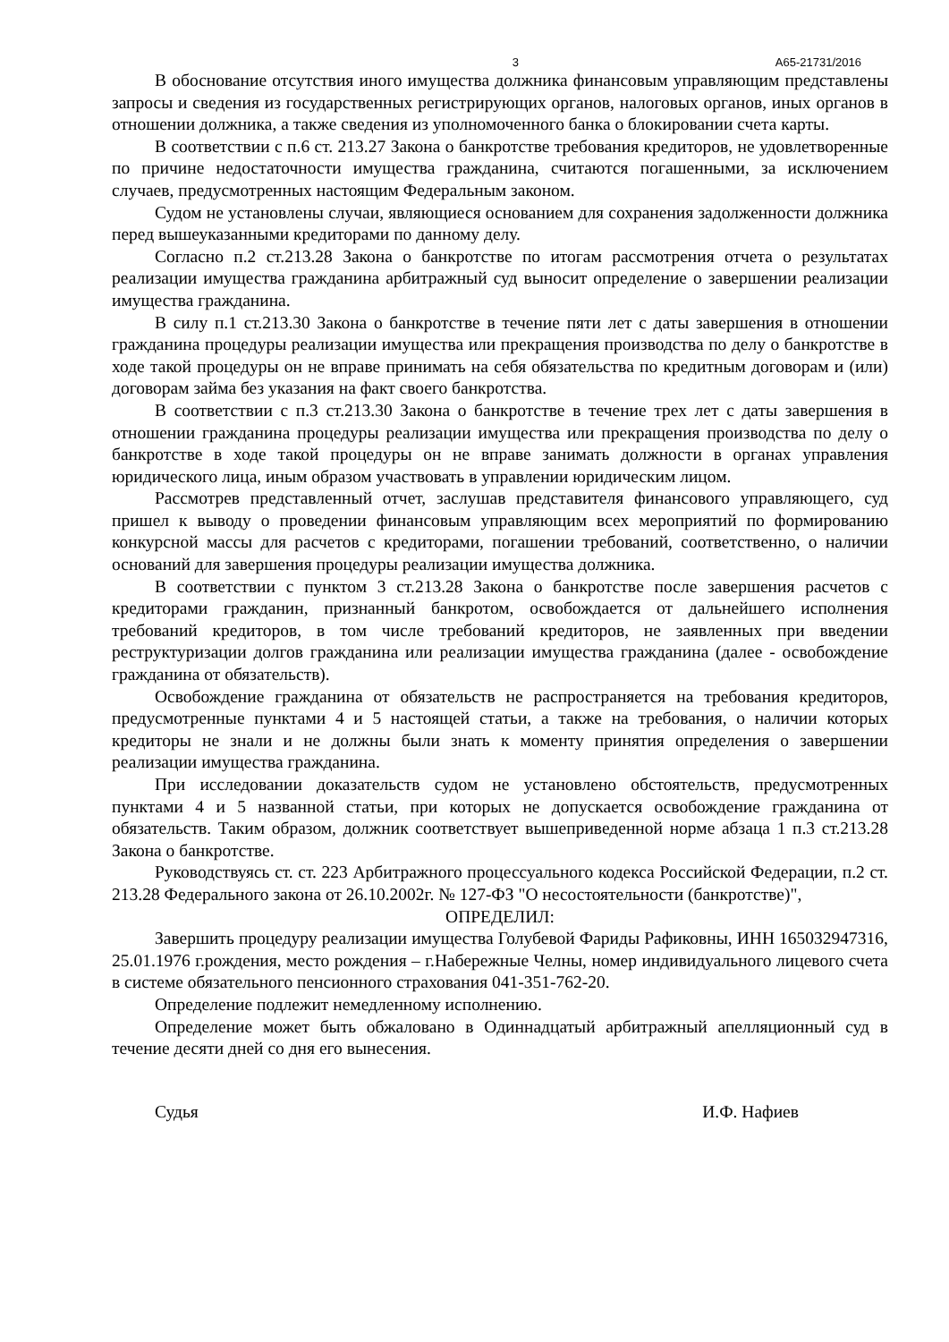3 А65-21731/2016
В обоснование отсутствия иного имущества должника финансовым управляющим представлены запросы и сведения из государственных регистрирующих органов, налоговых органов, иных органов в отношении должника, а также сведения из уполномоченного банка о блокировании счета карты.
В соответствии с п.6 ст. 213.27 Закона о банкротстве требования кредиторов, не удовлетворенные по причине недостаточности имущества гражданина, считаются погашенными, за исключением случаев, предусмотренных настоящим Федеральным законом.
Судом не установлены случаи, являющиеся основанием для сохранения задолженности должника перед вышеуказанными кредиторами по данному делу.
Согласно п.2 ст.213.28 Закона о банкротстве по итогам рассмотрения отчета о результатах реализации имущества гражданина арбитражный суд выносит определение о завершении реализации имущества гражданина.
В силу п.1 ст.213.30 Закона о банкротстве в течение пяти лет с даты завершения в отношении гражданина процедуры реализации имущества или прекращения производства по делу о банкротстве в ходе такой процедуры он не вправе принимать на себя обязательства по кредитным договорам и (или) договорам займа без указания на факт своего банкротства.
В соответствии с п.3 ст.213.30 Закона о банкротстве в течение трех лет с даты завершения в отношении гражданина процедуры реализации имущества или прекращения производства по делу о банкротстве в ходе такой процедуры он не вправе занимать должности в органах управления юридического лица, иным образом участвовать в управлении юридическим лицом.
Рассмотрев представленный отчет, заслушав представителя финансового управляющего, суд пришел к выводу о проведении финансовым управляющим всех мероприятий по формированию конкурсной массы для расчетов с кредиторами, погашении требований, соответственно, о наличии оснований для завершения процедуры реализации имущества должника.
В соответствии с пунктом 3 ст.213.28 Закона о банкротстве после завершения расчетов с кредиторами гражданин, признанный банкротом, освобождается от дальнейшего исполнения требований кредиторов, в том числе требований кредиторов, не заявленных при введении реструктуризации долгов гражданина или реализации имущества гражданина (далее - освобождение гражданина от обязательств).
Освобождение гражданина от обязательств не распространяется на требования кредиторов, предусмотренные пунктами 4 и 5 настоящей статьи, а также на требования, о наличии которых кредиторы не знали и не должны были знать к моменту принятия определения о завершении реализации имущества гражданина.
При исследовании доказательств судом не установлено обстоятельств, предусмотренных пунктами 4 и 5 названной статьи, при которых не допускается освобождение гражданина от обязательств. Таким образом, должник соответствует вышеприведенной норме абзаца 1 п.3 ст.213.28 Закона о банкротстве.
Руководствуясь ст. ст. 223 Арбитражного процессуального кодекса Российской Федерации, п.2 ст. 213.28 Федерального закона от 26.10.2002г. № 127-ФЗ "О несостоятельности (банкротстве)",
ОПРЕДЕЛИЛ:
Завершить процедуру реализации имущества Голубевой Фариды Рафиковны, ИНН 165032947316, 25.01.1976 г.рождения, место рождения – г.Набережные Челны, номер индивидуального лицевого счета в системе обязательного пенсионного страхования 041-351-762-20.
Определение подлежит немедленному исполнению.
Определение может быть обжаловано в Одиннадцатый арбитражный апелляционный суд в течение десяти дней со дня его вынесения.
Судья И.Ф. Нафиев